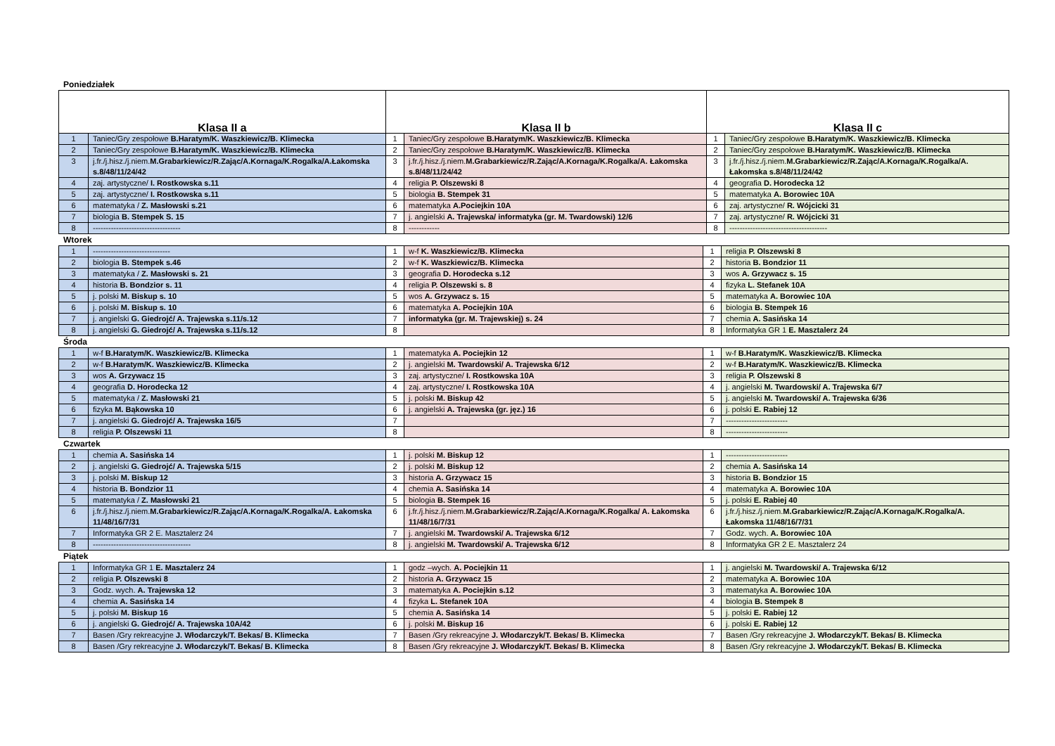Poniedziałek
| Klasa II a | | Klasa II b | | Klasa II c | |
| 1 | Taniec/Gry zespołowe B.Haratym/K. Waszkiewicz/B. Klimecka | 1 | Taniec/Gry zespołowe B.Haratym/K. Waszkiewicz/B. Klimecka | 1 | Taniec/Gry zespołowe B.Haratym/K. Waszkiewicz/B. Klimecka |
| 2 | Taniec/Gry zespołowe B.Haratym/K. Waszkiewicz/B. Klimecka | 2 | Taniec/Gry zespołowe B.Haratym/K. Waszkiewicz/B. Klimecka | 2 | Taniec/Gry zespołowe B.Haratym/K. Waszkiewicz/B. Klimecka |
| 3 | j.fr./j.hisz./j.niem. M.Grabarkiewicz/R.Zając/A.Kornaga/K.Rogalka/A.Łakomska s.8/48/11/24/42 | 3 | j.fr./j.hisz./j.niem. M.Grabarkiewicz/R.Zając/A.Kornaga/K.Rogalka/A. Łakomska s.8/48/11/24/42 | 3 | j.fr./j.hisz./j.niem. M.Grabarkiewicz/R.Zając/A.Kornaga/K.Rogalka/A. Łakomska s.8/48/11/24/42 |
| 4 | zaj. artystyczne/ I. Rostkowska s.11 | 4 | religia P. Olszewski 8 | 4 | geografia D. Horodecka 12 |
| 5 | zaj. artystyczne/ I. Rostkowska s.11 | 5 | biologia B. Stempek 31 | 5 | matematyka A. Borowiec 10A |
| 6 | matematyka / Z. Masłowski s.21 | 6 | matematyka A.Pociejkin 10A | 6 | zaj. artystyczne/ R. Wójcicki 31 |
| 7 | biologia B. Stempek S. 15 | 7 | j. angielski A. Trajewska/ informatyka (gr. M. Twardowski) 12/6 | 7 | zaj. artystyczne/ R. Wójcicki 31 |
| 8 | ---------------------------------- | 8 | ------------ | 8 | -------------------------------------- |
Wtorek
| 1 | ------------------------------ | 1 | w-f K. Waszkiewicz/B. Klimecka | 1 | religia P. Olszewski 8 |
| 2 | biologia B. Stempek s.46 | 2 | w-f K. Waszkiewicz/B. Klimecka | 2 | historia B. Bondzior 11 |
| 3 | matematyka / Z. Masłowski s. 21 | 3 | geografia D. Horodecka s.12 | 3 | wos A. Grzywacz s. 15 |
| 4 | historia B. Bondzior s. 11 | 4 | religia P. Olszewski s. 8 | 4 | fizyka L. Stefanek 10A |
| 5 | j. polski M. Biskup s. 10 | 5 | wos A. Grzywacz s. 15 | 5 | matematyka A. Borowiec 10A |
| 6 | j. polski M. Biskup s. 10 | 6 | matematyka A. Pociejkin 10A | 6 | biologia B. Stempek 16 |
| 7 | j. angielski G. Giedrojć/ A. Trajewska s.11/s.12 | 7 | informatyka (gr. M. Trajewskiej) s. 24 | 7 | chemia A. Sasińska 14 |
| 8 | j. angielski G. Giedrojć/ A. Trajewska s.11/s.12 | 8 | | 8 | Informatyka GR 1 E. Masztalerz 24 |
Środa
| 1 | w-f B.Haratym/K. Waszkiewicz/B. Klimecka | 1 | matematyka A. Pociejkin 12 | 1 | w-f B.Haratym/K. Waszkiewicz/B. Klimecka |
| 2 | w-f B.Haratym/K. Waszkiewicz/B. Klimecka | 2 | j. angielski M. Twardowski/ A. Trajewska 6/12 | 2 | w-f B.Haratym/K. Waszkiewicz/B. Klimecka |
| 3 | wos A. Grzywacz 15 | 3 | zaj. artystyczne/ I. Rostkowska 10A | 3 | religia P. Olszewski 8 |
| 4 | geografia D. Horodecka 12 | 4 | zaj. artystyczne/ I. Rostkowska 10A | 4 | j. angielski M. Twardowski/ A. Trajewska 6/7 |
| 5 | matematyka / Z. Masłowski 21 | 5 | j. polski M. Biskup 42 | 5 | j. angielski M. Twardowski/ A. Trajewska 6/36 |
| 6 | fizyka M. Bąkowska 10 | 6 | j. angielski A. Trajewska (gr. jęz.) 16 | 6 | j. polski E. Rabiej 12 |
| 7 | j. angielski G. Giedrojć/ A. Trajewska 16/5 | 7 | | 7 | ------------------------ |
| 8 | religia P. Olszewski 11 | 8 | | 8 | ------------------------ |
Czwartek
| 1 | chemia A. Sasińska 14 | 1 | j. polski M. Biskup 12 | 1 | ------------------------ |
| 2 | j. angielski G. Giedrojć/ A. Trajewska 5/15 | 2 | j. polski M. Biskup 12 | 2 | chemia A. Sasińska 14 |
| 3 | j. polski M. Biskup 12 | 3 | historia A. Grzywacz 15 | 3 | historia B. Bondzior 15 |
| 4 | historia B. Bondzior 11 | 4 | chemia A. Sasińska 14 | 4 | matematyka A. Borowiec 10A |
| 5 | matematyka / Z. Masłowski 21 | 5 | biologia B. Stempek 16 | 5 | j. polski E. Rabiej 40 |
| 6 | j.fr./j.hisz./j.niem. M.Grabarkiewicz/R.Zając/A.Kornaga/K.Rogalka/A. Łakomska 11/48/16/7/31 | 6 | j.fr./j.hisz./j.niem. M.Grabarkiewicz/R.Zając/A.Kornaga/K.Rogalka/ A. Łakomska 11/48/16/7/31 | 6 | j.fr./j.hisz./j.niem. M.Grabarkiewicz/R.Zając/A.Kornaga/K.Rogalka/A. Łakomska 11/48/16/7/31 |
| 7 | Informatyka GR 2 E. Masztalerz 24 | 7 | j. angielski M. Twardowski/ A. Trajewska 6/12 | 7 | Godz. wych. A. Borowiec 10A |
| 8 | -------------------------------------- | 8 | j. angielski M. Twardowski/ A. Trajewska 6/12 | 8 | Informatyka GR 2 E. Masztalerz 24 |
Piątek
| 1 | Informatyka GR 1 E. Masztalerz 24 | 1 | godz –wych. A. Pociejkin 11 | 1 | j. angielski M. Twardowski/ A. Trajewska 6/12 |
| 2 | religia P. Olszewski 8 | 2 | historia A. Grzywacz 15 | 2 | matematyka A. Borowiec 10A |
| 3 | Godz. wych. A. Trajewska 12 | 3 | matematyka A. Pociejkin s.12 | 3 | matematyka A. Borowiec 10A |
| 4 | chemia A. Sasińska 14 | 4 | fizyka L. Stefanek 10A | 4 | biologia B. Stempek 8 |
| 5 | j. polski M. Biskup 16 | 5 | chemia A. Sasińska 14 | 5 | j. polski E. Rabiej 12 |
| 6 | j. angielski G. Giedrojć/ A. Trajewska 10A/42 | 6 | j. polski M. Biskup 16 | 6 | j. polski E. Rabiej 12 |
| 7 | Basen /Gry rekreacyjne J. Włodarczyk/T. Bekas/ B. Klimecka | 7 | Basen /Gry rekreacyjne J. Włodarczyk/T. Bekas/ B. Klimecka | 7 | Basen /Gry rekreacyjne J. Włodarczyk/T. Bekas/ B. Klimecka |
| 8 | Basen /Gry rekreacyjne J. Włodarczyk/T. Bekas/ B. Klimecka | 8 | Basen /Gry rekreacyjne J. Włodarczyk/T. Bekas/ B. Klimecka | 8 | Basen /Gry rekreacyjne J. Włodarczyk/T. Bekas/ B. Klimecka |